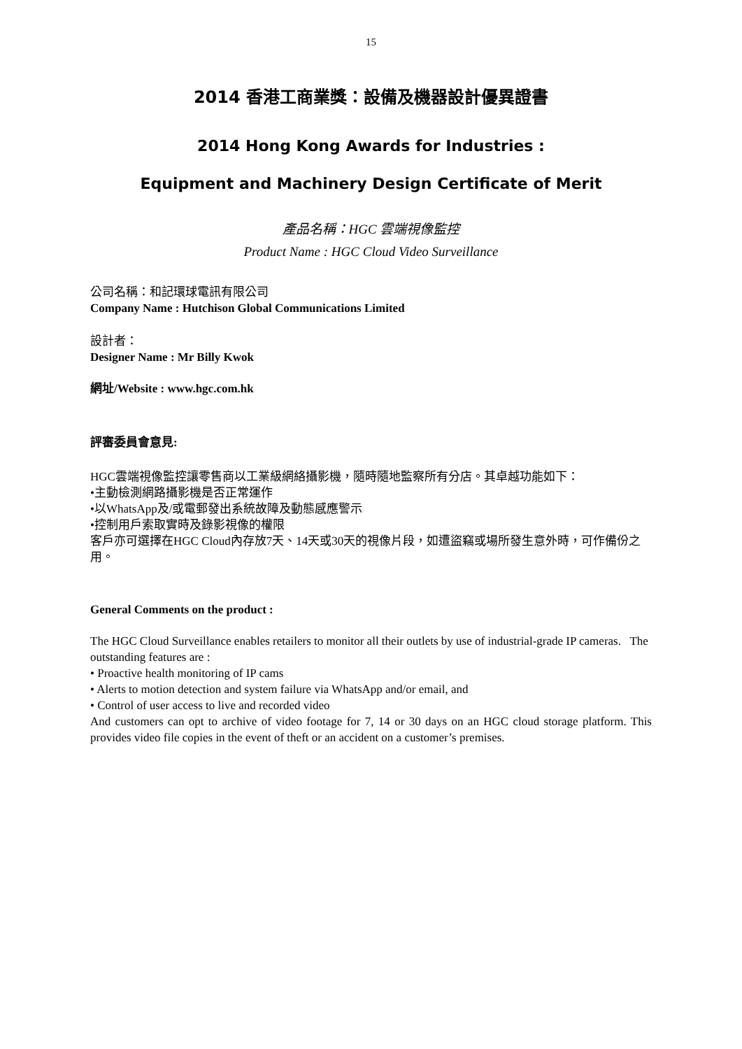15
2014 香港工商業獎：設備及機器設計優異證書
2014 Hong Kong Awards for Industries :
Equipment and Machinery Design Certificate of Merit
產品名稱：HGC 雲端視像監控
Product Name : HGC Cloud Video Surveillance
公司名稱：和記環球電訊有限公司
Company Name : Hutchison Global Communications Limited
設計者：
Designer Name : Mr Billy Kwok
網址/Website : www.hgc.com.hk
評審委員會意見:
HGC雲端視像監控讓零售商以工業級網絡攝影機，隨時隨地監察所有分店。其卓越功能如下：
•主動檢測網路攝影機是否正常運作
•以WhatsApp及/或電郵發出系統故障及動態感應警示
•控制用戶索取實時及錄影視像的權限
客戶亦可選擇在HGC Cloud內存放7天、14天或30天的視像片段，如遭盜竊或場所發生意外時，可作備份之用。
General Comments on the product :
The HGC Cloud Surveillance enables retailers to monitor all their outlets by use of industrial-grade IP cameras. The outstanding features are :
• Proactive health monitoring of IP cams
• Alerts to motion detection and system failure via WhatsApp and/or email, and
• Control of user access to live and recorded video
And customers can opt to archive of video footage for 7, 14 or 30 days on an HGC cloud storage platform. This provides video file copies in the event of theft or an accident on a customer’s premises.